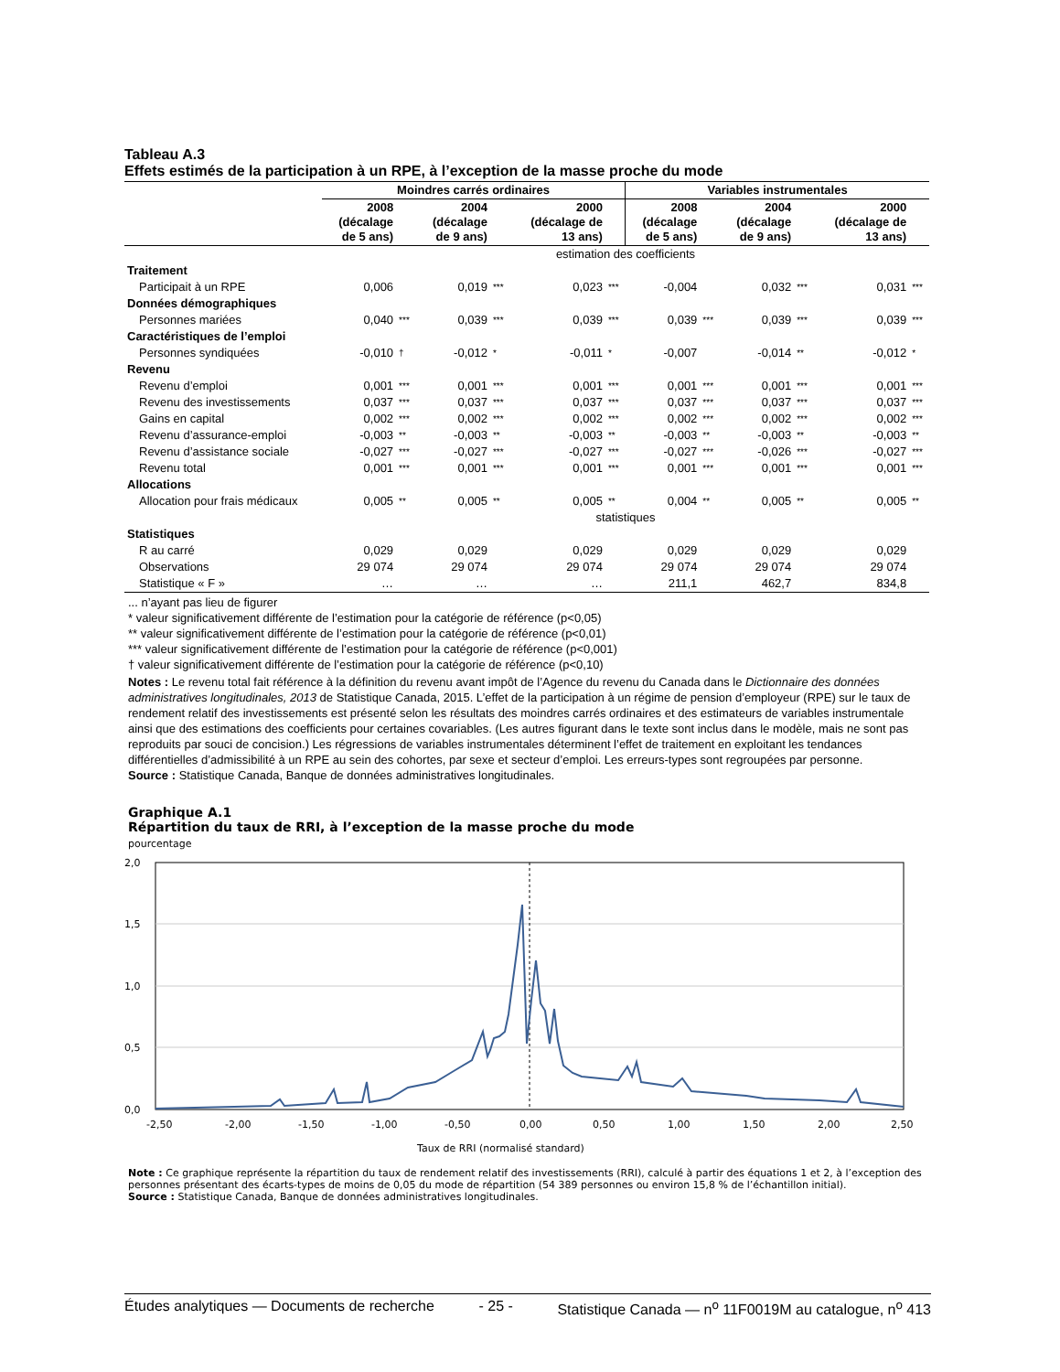Tableau A.3
Effets estimés de la participation à un RPE, à l’exception de la masse proche du mode
| | Moindres carrés ordinaires | | | | | | Variables instrumentales | | | | | |
| --- | --- | --- | --- | --- | --- | --- | --- | --- | --- | --- | --- | --- |
| | 2008 (décalage de 5 ans) | | 2004 (décalage de 9 ans) | | 2000 (décalage de 13 ans) | | 2008 (décalage de 5 ans) | | 2004 (décalage de 9 ans) | | 2000 (décalage de 13 ans) | |
| | estimation des coefficients | | | | | | | | | | | |
| Traitement | | | | | | | | | | | | |
| Participait à un RPE | 0,006 | | 0,019 | *** | 0,023 | *** | -0,004 | | 0,032 | *** | 0,031 | *** |
| Données démographiques | | | | | | | | | | | | |
| Personnes mariées | 0,040 | *** | 0,039 | *** | 0,039 | *** | 0,039 | *** | 0,039 | *** | 0,039 | *** |
| Caractéristiques de l’emploi | | | | | | | | | | | | |
| Personnes syndiquées | -0,010 | † | -0,012 | * | -0,011 | * | -0,007 | | -0,014 | ** | -0,012 | * |
| Revenu | | | | | | | | | | | | |
| Revenu d’emploi | 0,001 | *** | 0,001 | *** | 0,001 | *** | 0,001 | *** | 0,001 | *** | 0,001 | *** |
| Revenu des investissements | 0,037 | *** | 0,037 | *** | 0,037 | *** | 0,037 | *** | 0,037 | *** | 0,037 | *** |
| Gains en capital | 0,002 | *** | 0,002 | *** | 0,002 | *** | 0,002 | *** | 0,002 | *** | 0,002 | *** |
| Revenu d’assurance-emploi | -0,003 | ** | -0,003 | ** | -0,003 | ** | -0,003 | ** | -0,003 | ** | -0,003 | ** |
| Revenu d’assistance sociale | -0,027 | *** | -0,027 | *** | -0,027 | *** | -0,027 | *** | -0,026 | *** | -0,027 | *** |
| Revenu total | 0,001 | *** | 0,001 | *** | 0,001 | *** | 0,001 | *** | 0,001 | *** | 0,001 | *** |
| Allocations | | | | | | | | | | | | |
| Allocation pour frais médicaux | 0,005 | ** | 0,005 | ** | 0,005 | ** | 0,004 | ** | 0,005 | ** | 0,005 | ** |
| | statistiques | | | | | | | | | | | |
| Statistiques | | | | | | | | | | | | |
| R au carré | 0,029 | | 0,029 | | 0,029 | | 0,029 | | 0,029 | | 0,029 | |
| Observations | 29 074 | | 29 074 | | 29 074 | | 29 074 | | 29 074 | | 29 074 | |
| Statistique « F » | … | | … | | … | | 211,1 | | 462,7 | | 834,8 | |
... n’ayant pas lieu de figurer
* valeur significativement différente de l’estimation pour la catégorie de référence (p<0,05)
** valeur significativement différente de l’estimation pour la catégorie de référence (p<0,01)
*** valeur significativement différente de l’estimation pour la catégorie de référence (p<0,001)
† valeur significativement différente de l’estimation pour la catégorie de référence (p<0,10)
Notes : Le revenu total fait référence à la définition du revenu avant impôt de l’Agence du revenu du Canada dans le Dictionnaire des données administratives longitudinales, 2013 de Statistique Canada, 2015. L’effet de la participation à un régime de pension d’employeur (RPE) sur le taux de rendement relatif des investissements est présenté selon les résultats des moindres carrés ordinaires et des estimateurs de variables instrumentale ainsi que des estimations des coefficients pour certaines covariables. (Les autres figurant dans le texte sont inclus dans le modèle, mais ne sont pas reproduits par souci de concision.) Les régressions de variables instrumentales déterminent l’effet de traitement en exploitant les tendances différentielles d’admissibilité à un RPE au sein des cohortes, par sexe et secteur d’emploi. Les erreurs-types sont regroupées par personne.
Source : Statistique Canada, Banque de données administratives longitudinales.
Graphique A.1
Répartition du taux de RRI, à l’exception de la masse proche du mode
pourcentage
2,0
1,5
1,0
0,5
0,0
-2,50
-2,00
-1,50
-1,00
-0,50
0,00
0,50
1,00
1,50
2,00
2,50
Taux de RRI (normalisé standard)
Note : Ce graphique représente la répartition du taux de rendement relatif des investissements (RRI), calculé à partir des équations 1 et 2, à l’exception des personnes présentant des écarts-types de moins de 0,05 du mode de répartition (54 389 personnes ou environ 15,8 % de l’échantillon initial).
Source : Statistique Canada, Banque de données administratives longitudinales.
Études analytiques — Documents de recherche - 25 - Statistique Canada — n<sup>o</sup> 11F0019M au catalogue, n<sup>o</sup> 413